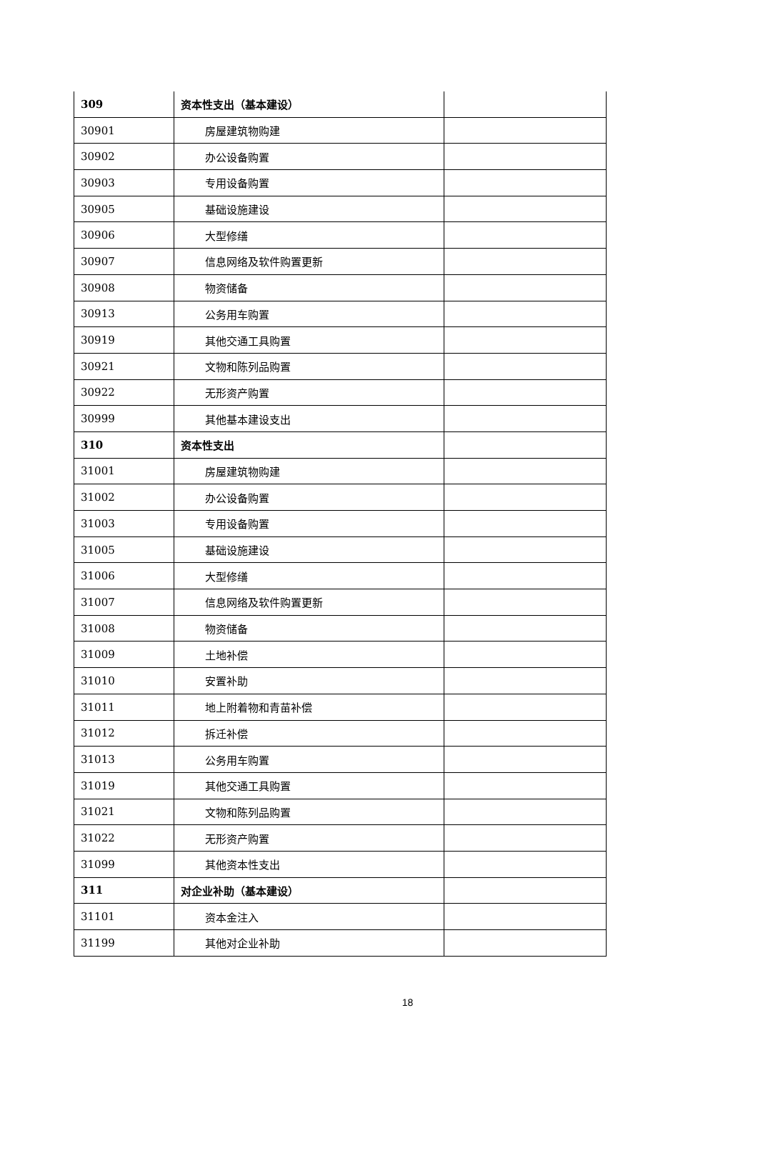| 309 | 资本性支出（基本建设） | |
| 30901 | 房屋建筑物购建 | |
| 30902 | 办公设备购置 | |
| 30903 | 专用设备购置 | |
| 30905 | 基础设施建设 | |
| 30906 | 大型修缮 | |
| 30907 | 信息网络及软件购置更新 | |
| 30908 | 物资储备 | |
| 30913 | 公务用车购置 | |
| 30919 | 其他交通工具购置 | |
| 30921 | 文物和陈列品购置 | |
| 30922 | 无形资产购置 | |
| 30999 | 其他基本建设支出 | |
| 310 | 资本性支出 | |
| 31001 | 房屋建筑物购建 | |
| 31002 | 办公设备购置 | |
| 31003 | 专用设备购置 | |
| 31005 | 基础设施建设 | |
| 31006 | 大型修缮 | |
| 31007 | 信息网络及软件购置更新 | |
| 31008 | 物资储备 | |
| 31009 | 土地补偿 | |
| 31010 | 安置补助 | |
| 31011 | 地上附着物和青苗补偿 | |
| 31012 | 拆迁补偿 | |
| 31013 | 公务用车购置 | |
| 31019 | 其他交通工具购置 | |
| 31021 | 文物和陈列品购置 | |
| 31022 | 无形资产购置 | |
| 31099 | 其他资本性支出 | |
| 311 | 对企业补助（基本建设） | |
| 31101 | 资本金注入 | |
| 31199 | 其他对企业补助 | |
18